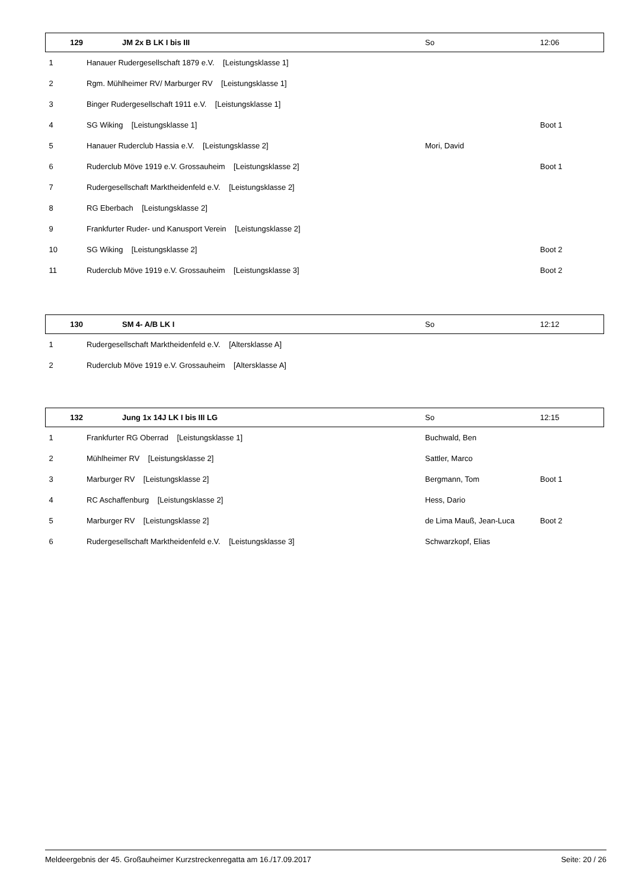| 129 | JM 2x B LK I bis III | So | 12:06 |
| 1 | Hanauer Rudergesellschaft 1879 e.V. [Leistungsklasse 1] | | |
| 2 | Rgm. Mühlheimer RV/ Marburger RV [Leistungsklasse 1] | | |
| 3 | Binger Rudergesellschaft 1911 e.V. [Leistungsklasse 1] | | |
| 4 | SG Wiking [Leistungsklasse 1] | | Boot 1 |
| 5 | Hanauer Ruderclub Hassia e.V. [Leistungsklasse 2] | Mori, David | |
| 6 | Ruderclub Möve 1919 e.V. Grossauheim [Leistungsklasse 2] | | Boot 1 |
| 7 | Rudergesellschaft Marktheidenfeld e.V. [Leistungsklasse 2] | | |
| 8 | RG Eberbach [Leistungsklasse 2] | | |
| 9 | Frankfurter Ruder- und Kanusport Verein [Leistungsklasse 2] | | |
| 10 | SG Wiking [Leistungsklasse 2] | | Boot 2 |
| 11 | Ruderclub Möve 1919 e.V. Grossauheim [Leistungsklasse 3] | | Boot 2 |
| 130 | SM 4- A/B LK I | So | 12:12 |
| 1 | Rudergesellschaft Marktheidenfeld e.V. [Altersklasse A] | | |
| 2 | Ruderclub Möve 1919 e.V. Grossauheim [Altersklasse A] | | |
| 132 | Jung 1x 14J LK I bis III LG | So | 12:15 |
| 1 | Frankfurter RG Oberrad [Leistungsklasse 1] | Buchwald, Ben | |
| 2 | Mühlheimer RV [Leistungsklasse 2] | Sattler, Marco | |
| 3 | Marburger RV [Leistungsklasse 2] | Bergmann, Tom | Boot 1 |
| 4 | RC Aschaffenburg [Leistungsklasse 2] | Hess, Dario | |
| 5 | Marburger RV [Leistungsklasse 2] | de Lima Mauß, Jean-Luca | Boot 2 |
| 6 | Rudergesellschaft Marktheidenfeld e.V. [Leistungsklasse 3] | Schwarzkopf, Elias | |
Meldeergebnis der 45. Großauheimer Kurzstreckenregatta am 16./17.09.2017 Seite: 20 / 26